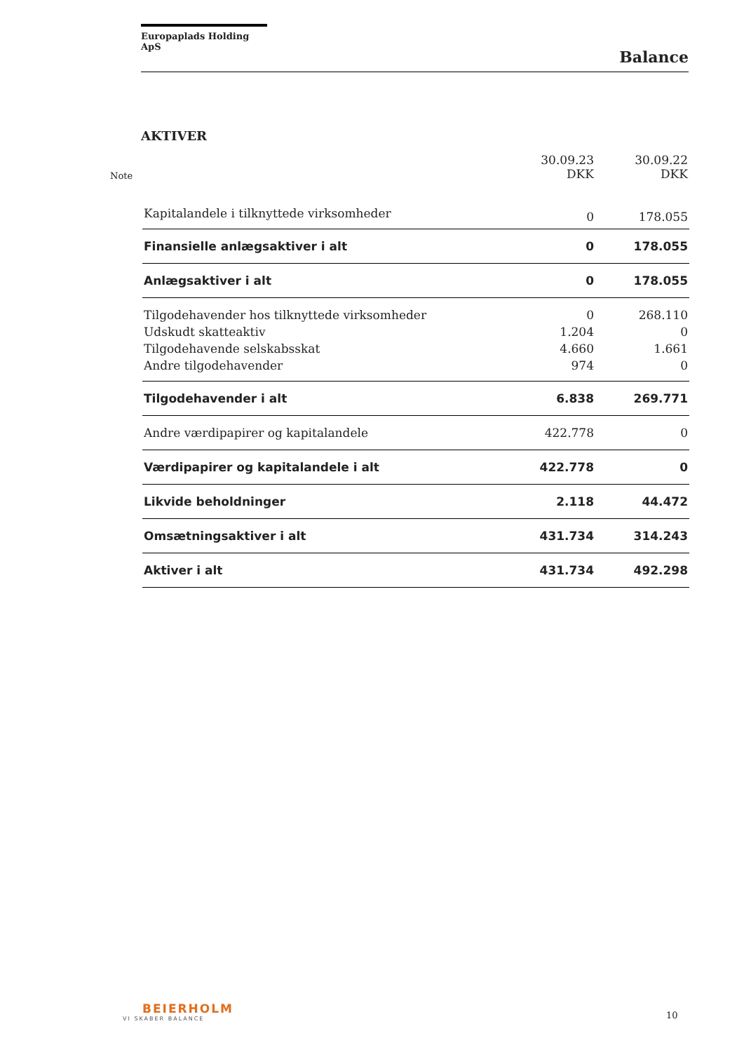Europaplads Holding ApS
Balance
AKTIVER
| Note | | 30.09.23 DKK | 30.09.22 DKK |
| --- | --- | --- | --- |
| | Kapitalandele i tilknyttede virksomheder | 0 | 178.055 |
| | Finansielle anlægsaktiver i alt | 0 | 178.055 |
| | Anlægsaktiver i alt | 0 | 178.055 |
| | Tilgodehavender hos tilknyttede virksomheder | 0 | 268.110 |
| | Udskudt skatteaktiv | 1.204 | 0 |
| | Tilgodehavende selskabsskat | 4.660 | 1.661 |
| | Andre tilgodehavender | 974 | 0 |
| | Tilgodehavender i alt | 6.838 | 269.771 |
| | Andre værdipapirer og kapitalandele | 422.778 | 0 |
| | Værdipapirer og kapitalandele i alt | 422.778 | 0 |
| | Likvide beholdninger | 2.118 | 44.472 |
| | Omsætningsaktiver i alt | 431.734 | 314.243 |
| | Aktiver i alt | 431.734 | 492.298 |
BEIERHOLM
VI SKABER BALANCE
10